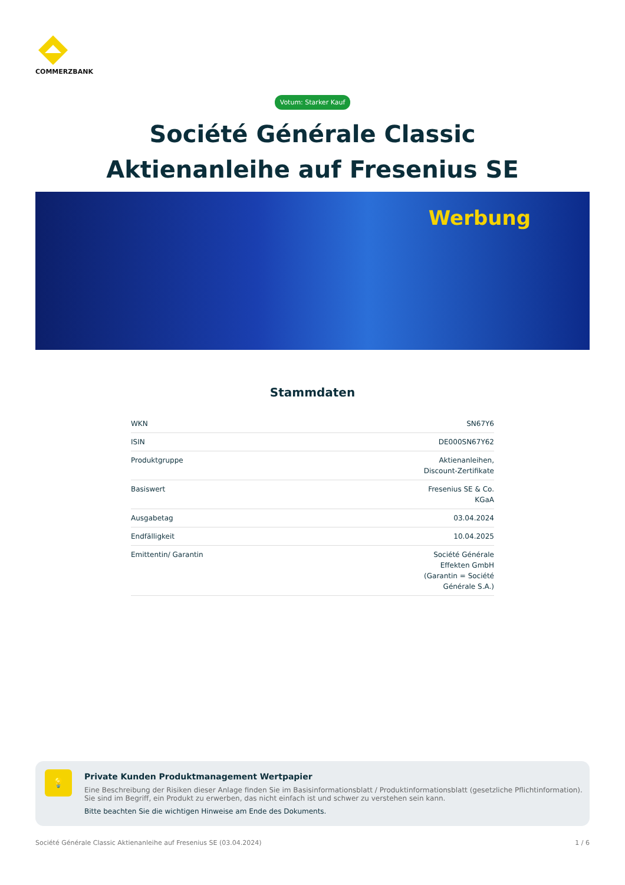COMMERZBANK
Votum: Starker Kauf
Société Générale Classic
Aktienanleihe auf Fresenius SE
Werbung
Stammdaten
| WKN | SN67Y6 |
| ISIN | DE000SN67Y62 |
| Produktgruppe | Aktienanleihen, Discount-Zertifikate |
| Basiswert | Fresenius SE & Co. KGaA |
| Ausgabetag | 03.04.2024 |
| Endfälligkeit | 10.04.2025 |
| Emittentin/ Garantin | Société Générale Effekten GmbH (Garantin = Société Générale S.A.) |
💡
Private Kunden Produktmanagement Wertpapier
Eine Beschreibung der Risiken dieser Anlage finden Sie im Basisinformationsblatt / Produktinformationsblatt (gesetzliche Pflichtinformation). Sie sind im Begriff, ein Produkt zu erwerben, das nicht einfach ist und schwer zu verstehen sein kann.
Bitte beachten Sie die wichtigen Hinweise am Ende des Dokuments.
Société Générale Classic Aktienanleihe auf Fresenius SE (03.04.2024) 1 / 6